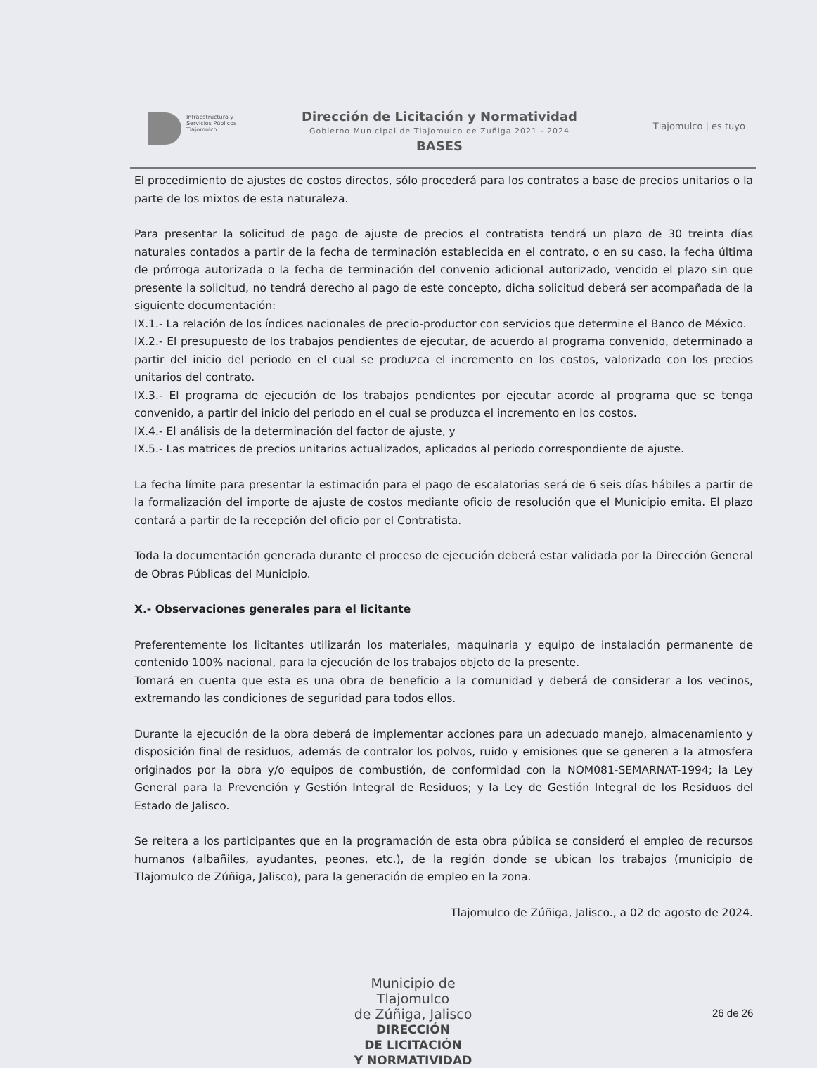Infraestructura y
Servicios Públicos
Tlajomulco
Dirección de Licitación y Normatividad
Gobierno Municipal de Tlajomulco de Zuñiga 2021 - 2024
BASES
Tlajomulco | es tuyo
El procedimiento de ajustes de costos directos, sólo procederá para los contratos a base de precios unitarios o la parte de los mixtos de esta naturaleza.
Para presentar la solicitud de pago de ajuste de precios el contratista tendrá un plazo de 30 treinta días naturales contados a partir de la fecha de terminación establecida en el contrato, o en su caso, la fecha última de prórroga autorizada o la fecha de terminación del convenio adicional autorizado, vencido el plazo sin que presente la solicitud, no tendrá derecho al pago de este concepto, dicha solicitud deberá ser acompañada de la siguiente documentación:
IX.1.- La relación de los índices nacionales de precio-productor con servicios que determine el Banco de México.
IX.2.- El presupuesto de los trabajos pendientes de ejecutar, de acuerdo al programa convenido, determinado a partir del inicio del periodo en el cual se produzca el incremento en los costos, valorizado con los precios unitarios del contrato.
IX.3.- El programa de ejecución de los trabajos pendientes por ejecutar acorde al programa que se tenga convenido, a partir del inicio del periodo en el cual se produzca el incremento en los costos.
IX.4.- El análisis de la determinación del factor de ajuste, y
IX.5.- Las matrices de precios unitarios actualizados, aplicados al periodo correspondiente de ajuste.
La fecha límite para presentar la estimación para el pago de escalatorias será de 6 seis días hábiles a partir de la formalización del importe de ajuste de costos mediante oficio de resolución que el Municipio emita. El plazo contará a partir de la recepción del oficio por el Contratista.
Toda la documentación generada durante el proceso de ejecución deberá estar validada por la Dirección General de Obras Públicas del Municipio.
X.- Observaciones generales para el licitante
Preferentemente los licitantes utilizarán los materiales, maquinaria y equipo de instalación permanente de contenido 100% nacional, para la ejecución de los trabajos objeto de la presente.
Tomará en cuenta que esta es una obra de beneficio a la comunidad y deberá de considerar a los vecinos, extremando las condiciones de seguridad para todos ellos.
Durante la ejecución de la obra deberá de implementar acciones para un adecuado manejo, almacenamiento y disposición final de residuos, además de contralor los polvos, ruido y emisiones que se generen a la atmosfera originados por la obra y/o equipos de combustión, de conformidad con la NOM081-SEMARNAT-1994; la Ley General para la Prevención y Gestión Integral de Residuos; y la Ley de Gestión Integral de los Residuos del Estado de Jalisco.
Se reitera a los participantes que en la programación de esta obra pública se consideró el empleo de recursos humanos (albañiles, ayudantes, peones, etc.), de la región donde se ubican los trabajos (municipio de Tlajomulco de Zúñiga, Jalisco), para la generación de empleo en la zona.
Tlajomulco de Zúñiga, Jalisco., a 02 de agosto de 2024.
Municipio de Tlajomulco
de Zúñiga, Jalisco
DIRECCIÓN
DE LICITACIÓN
Y NORMATIVIDAD
26 de 26